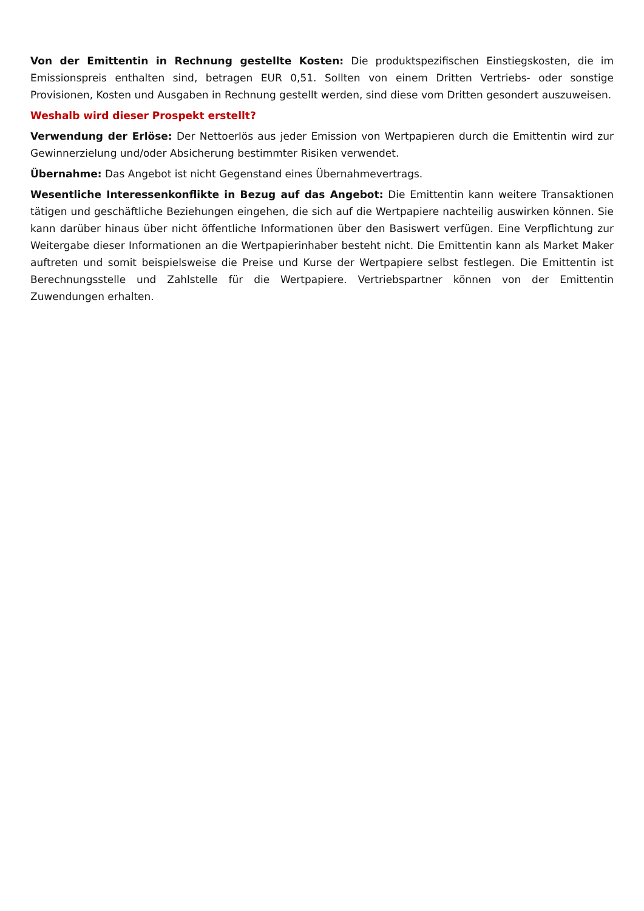Von der Emittentin in Rechnung gestellte Kosten: Die produktspezifischen Einstiegskosten, die im Emissionspreis enthalten sind, betragen EUR 0,51. Sollten von einem Dritten Vertriebs- oder sonstige Provisionen, Kosten und Ausgaben in Rechnung gestellt werden, sind diese vom Dritten gesondert auszuweisen.
Weshalb wird dieser Prospekt erstellt?
Verwendung der Erlöse: Der Nettoerlös aus jeder Emission von Wertpapieren durch die Emittentin wird zur Gewinnerzielung und/oder Absicherung bestimmter Risiken verwendet.
Übernahme: Das Angebot ist nicht Gegenstand eines Übernahmevertrags.
Wesentliche Interessenkonflikte in Bezug auf das Angebot: Die Emittentin kann weitere Transaktionen tätigen und geschäftliche Beziehungen eingehen, die sich auf die Wertpapiere nachteilig auswirken können. Sie kann darüber hinaus über nicht öffentliche Informationen über den Basiswert verfügen. Eine Verpflichtung zur Weitergabe dieser Informationen an die Wertpapierinhaber besteht nicht. Die Emittentin kann als Market Maker auftreten und somit beispielsweise die Preise und Kurse der Wertpapiere selbst festlegen. Die Emittentin ist Berechnungsstelle und Zahlstelle für die Wertpapiere. Vertriebspartner können von der Emittentin Zuwendungen erhalten.